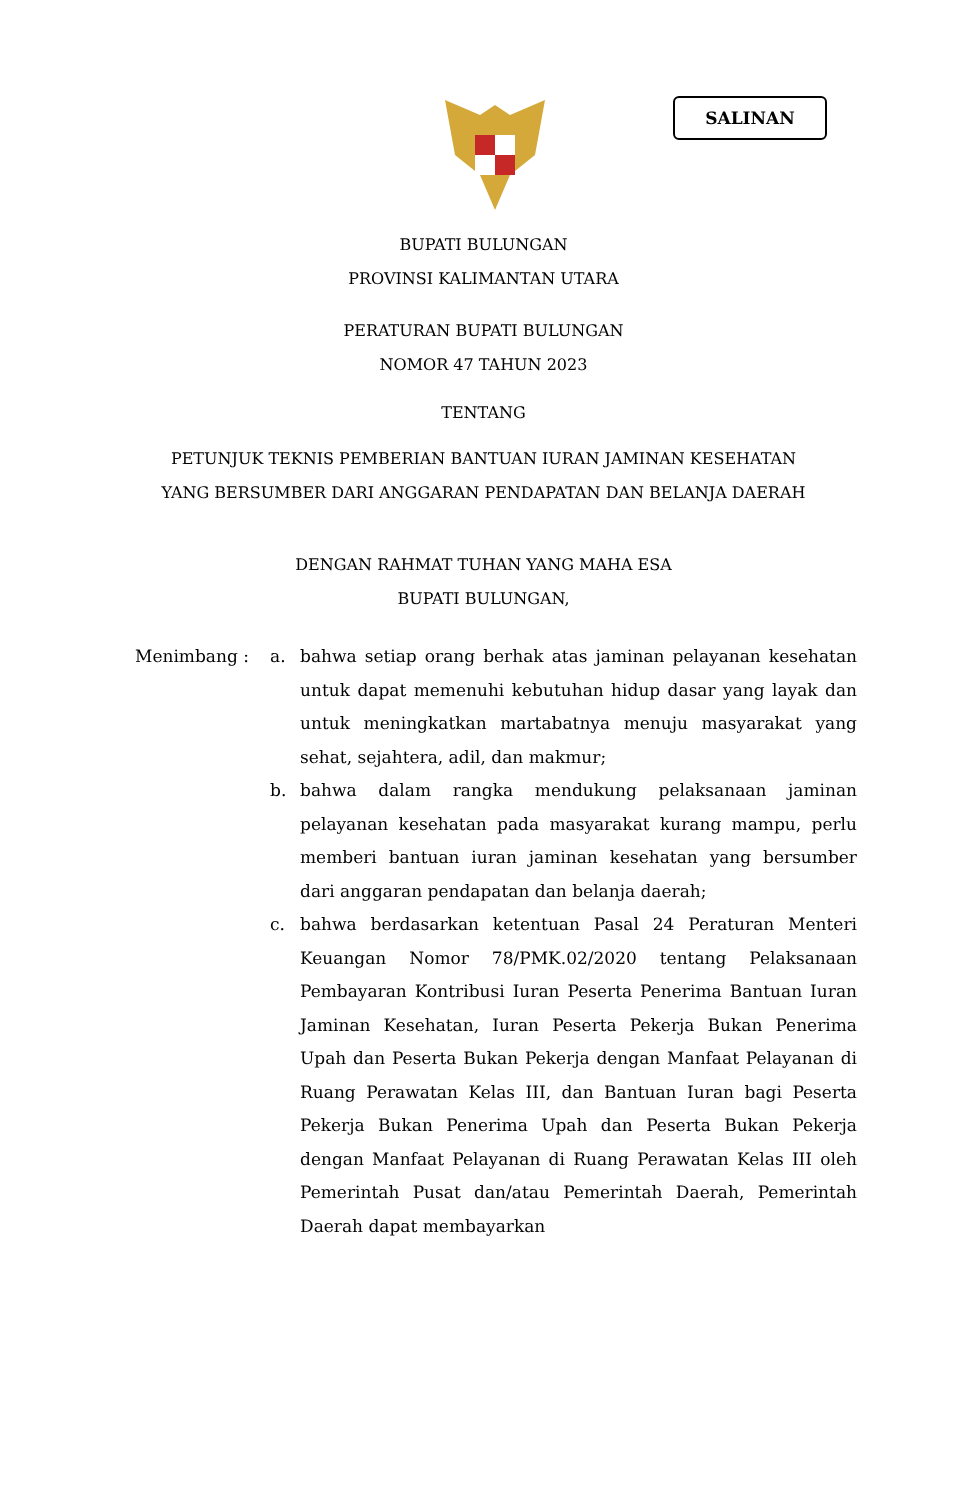SALINAN
BUPATI BULUNGAN
PROVINSI KALIMANTAN UTARA
PERATURAN BUPATI BULUNGAN
NOMOR 47 TAHUN 2023
TENTANG
PETUNJUK TEKNIS PEMBERIAN BANTUAN IURAN JAMINAN KESEHATAN
YANG BERSUMBER DARI ANGGARAN PENDAPATAN DAN BELANJA DAERAH
DENGAN RAHMAT TUHAN YANG MAHA ESA
BUPATI BULUNGAN,
Menimbang : a. bahwa setiap orang berhak atas jaminan pelayanan kesehatan untuk dapat memenuhi kebutuhan hidup dasar yang layak dan untuk meningkatkan martabatnya menuju masyarakat yang sehat, sejahtera, adil, dan makmur;
b. bahwa dalam rangka mendukung pelaksanaan jaminan pelayanan kesehatan pada masyarakat kurang mampu, perlu memberi bantuan iuran jaminan kesehatan yang bersumber dari anggaran pendapatan dan belanja daerah;
c. bahwa berdasarkan ketentuan Pasal 24 Peraturan Menteri Keuangan Nomor 78/PMK.02/2020 tentang Pelaksanaan Pembayaran Kontribusi Iuran Peserta Penerima Bantuan Iuran Jaminan Kesehatan, Iuran Peserta Pekerja Bukan Penerima Upah dan Peserta Bukan Pekerja dengan Manfaat Pelayanan di Ruang Perawatan Kelas III, dan Bantuan Iuran bagi Peserta Pekerja Bukan Penerima Upah dan Peserta Bukan Pekerja dengan Manfaat Pelayanan di Ruang Perawatan Kelas III oleh Pemerintah Pusat dan/atau Pemerintah Daerah, Pemerintah Daerah dapat membayarkan